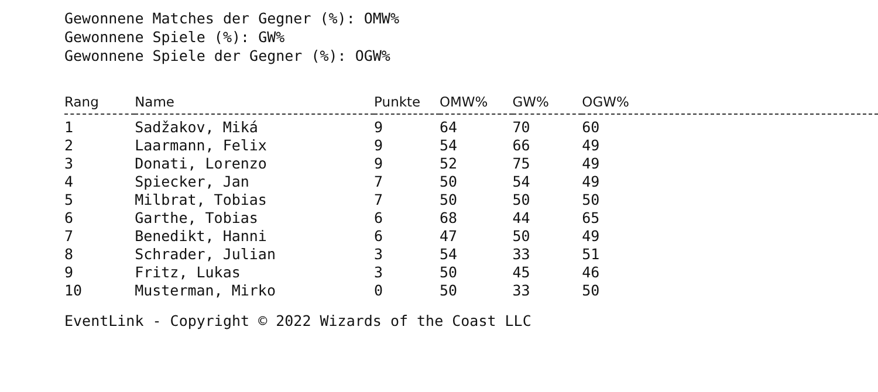Gewonnene Matches der Gegner (%): OMW%
Gewonnene Spiele (%): GW%
Gewonnene Spiele der Gegner (%): OGW%
| Rang | Name | Punkte | OMW% | GW% | OGW% |
| --- | --- | --- | --- | --- | --- |
| 1 | Sadžakov, Miká | 9 | 64 | 70 | 60 |
| 2 | Laarmann, Felix | 9 | 54 | 66 | 49 |
| 3 | Donati, Lorenzo | 9 | 52 | 75 | 49 |
| 4 | Spiecker, Jan | 7 | 50 | 54 | 49 |
| 5 | Milbrat, Tobias | 7 | 50 | 50 | 50 |
| 6 | Garthe, Tobias | 6 | 68 | 44 | 65 |
| 7 | Benedikt, Hanni | 6 | 47 | 50 | 49 |
| 8 | Schrader, Julian | 3 | 54 | 33 | 51 |
| 9 | Fritz, Lukas | 3 | 50 | 45 | 46 |
| 10 | Musterman, Mirko | 0 | 50 | 33 | 50 |
EventLink - Copyright © 2022 Wizards of the Coast LLC